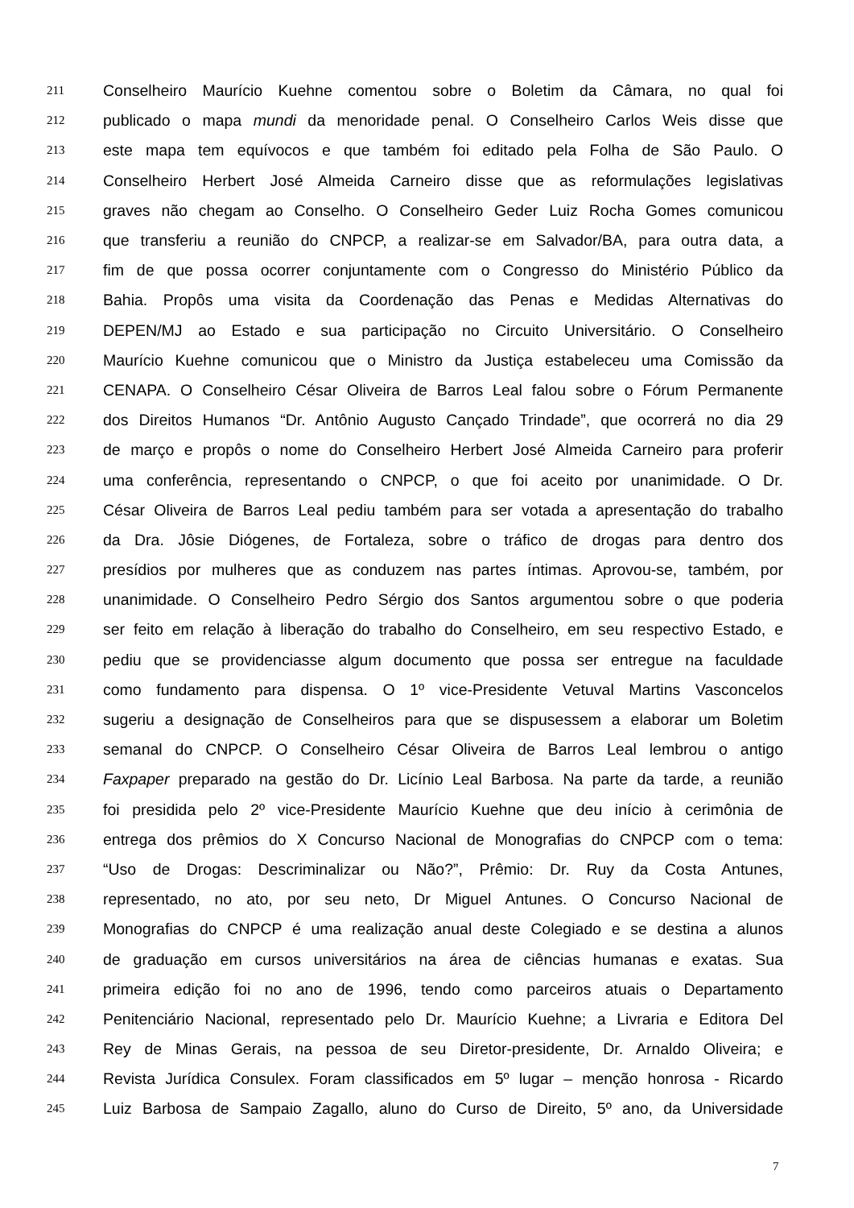211 Conselheiro Maurício Kuehne comentou sobre o Boletim da Câmara, no qual foi
212 publicado o mapa mundi da menoridade penal. O Conselheiro Carlos Weis disse que
213 este mapa tem equívocos e que também foi editado pela Folha de São Paulo. O
214 Conselheiro Herbert José Almeida Carneiro disse que as reformulações legislativas
215 graves não chegam ao Conselho. O Conselheiro Geder Luiz Rocha Gomes comunicou
216 que transferiu a reunião do CNPCP, a realizar-se em Salvador/BA, para outra data, a
217 fim de que possa ocorrer conjuntamente com o Congresso do Ministério Público da
218 Bahia. Propôs uma visita da Coordenação das Penas e Medidas Alternativas do
219 DEPEN/MJ ao Estado e sua participação no Circuito Universitário. O Conselheiro
220 Maurício Kuehne comunicou que o Ministro da Justiça estabeleceu uma Comissão da
221 CENAPA. O Conselheiro César Oliveira de Barros Leal falou sobre o Fórum Permanente
222 dos Direitos Humanos “Dr. Antônio Augusto Cançado Trindade”, que ocorrerá no dia 29
223 de março e propôs o nome do Conselheiro Herbert José Almeida Carneiro para proferir
224 uma conferência, representando o CNPCP, o que foi aceito por unanimidade. O Dr.
225 César Oliveira de Barros Leal pediu também para ser votada a apresentação do trabalho
226 da Dra. Jôsie Diógenes, de Fortaleza, sobre o tráfico de drogas para dentro dos
227 presídios por mulheres que as conduzem nas partes íntimas. Aprovou-se, também, por
228 unanimidade. O Conselheiro Pedro Sérgio dos Santos argumentou sobre o que poderia
229 ser feito em relação à liberação do trabalho do Conselheiro, em seu respectivo Estado, e
230 pediu que se providenciasse algum documento que possa ser entregue na faculdade
231 como fundamento para dispensa. O 1º vice-Presidente Vetuval Martins Vasconcelos
232 sugeriu a designação de Conselheiros para que se dispusessem a elaborar um Boletim
233 semanal do CNPCP. O Conselheiro César Oliveira de Barros Leal lembrou o antigo
234 Faxpaper preparado na gestão do Dr. Licínio Leal Barbosa. Na parte da tarde, a reunião
235 foi presidida pelo 2º vice-Presidente Maurício Kuehne que deu início à cerimônia de
236 entrega dos prêmios do X Concurso Nacional de Monografias do CNPCP com o tema:
237 “Uso de Drogas: Descriminalizar ou Não?”, Prêmio: Dr. Ruy da Costa Antunes,
238 representado, no ato, por seu neto, Dr Miguel Antunes. O Concurso Nacional de
239 Monografias do CNPCP é uma realização anual deste Colegiado e se destina a alunos
240 de graduação em cursos universitários na área de ciências humanas e exatas. Sua
241 primeira edição foi no ano de 1996, tendo como parceiros atuais o Departamento
242 Penitenciário Nacional, representado pelo Dr. Maurício Kuehne; a Livraria e Editora Del
243 Rey de Minas Gerais, na pessoa de seu Diretor-presidente, Dr. Arnaldo Oliveira; e
244 Revista Jurídica Consulex. Foram classificados em 5º lugar – menção honrosa - Ricardo
245 Luiz Barbosa de Sampaio Zagallo, aluno do Curso de Direito, 5º ano, da Universidade
7